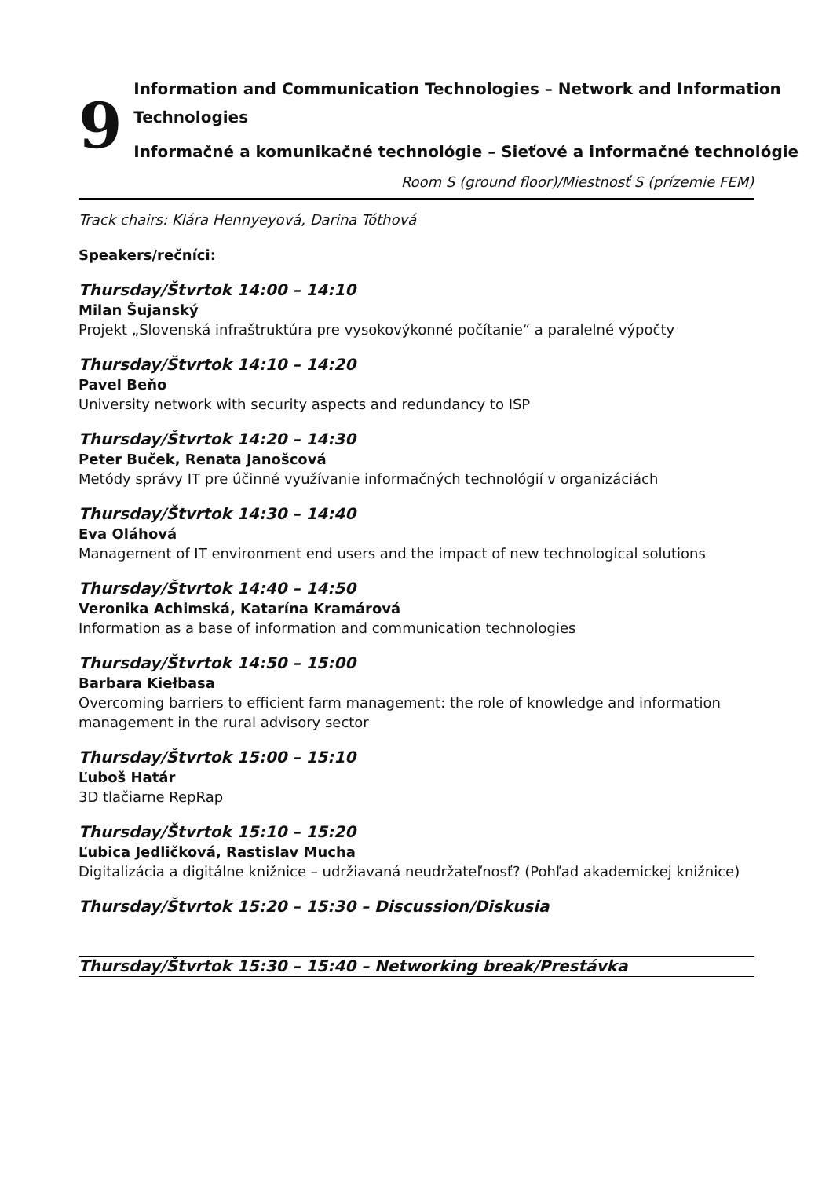9
Information and Communication Technologies – Network and Information Technologies
Informačné a komunikačné technológie – Sieťové a informačné technológie
Room S (ground floor)/Miestnosť S (prízemie FEM)
Track chairs: Klára Hennyeyová, Darina Tóthová
Speakers/rečníci:
Thursday/Štvrtok 14:00 – 14:10
Milan Šujanský
Projekt „Slovenská infraštruktúra pre vysokovýkonné počítanie“ a paralelné výpočty
Thursday/Štvrtok 14:10 – 14:20
Pavel Beňo
University network with security aspects and redundancy to ISP
Thursday/Štvrtok 14:20 – 14:30
Peter Buček, Renata Janošcová
Metódy správy IT pre účinné využívanie informačných technológií v organizáciách
Thursday/Štvrtok 14:30 – 14:40
Eva Oláhová
Management of IT environment end users and the impact of new technological solutions
Thursday/Štvrtok 14:40 – 14:50
Veronika Achimská, Katarína Kramárová
Information as a base of information and communication technologies
Thursday/Štvrtok 14:50 – 15:00
Barbara Kiełbasa
Overcoming barriers to efficient farm management: the role of knowledge and information management in the rural advisory sector
Thursday/Štvrtok 15:00 – 15:10
Ľuboš Határ
3D tlačiarne RepRap
Thursday/Štvrtok 15:10 – 15:20
Ľubica Jedličková, Rastislav Mucha
Digitalizácia a digitálne knižnice – udržiavaná neudržateľnosť? (Pohľad akademickej knižnice)
Thursday/Štvrtok 15:20 – 15:30 – Discussion/Diskusia
Thursday/Štvrtok 15:30 – 15:40 – Networking break/Prestávka